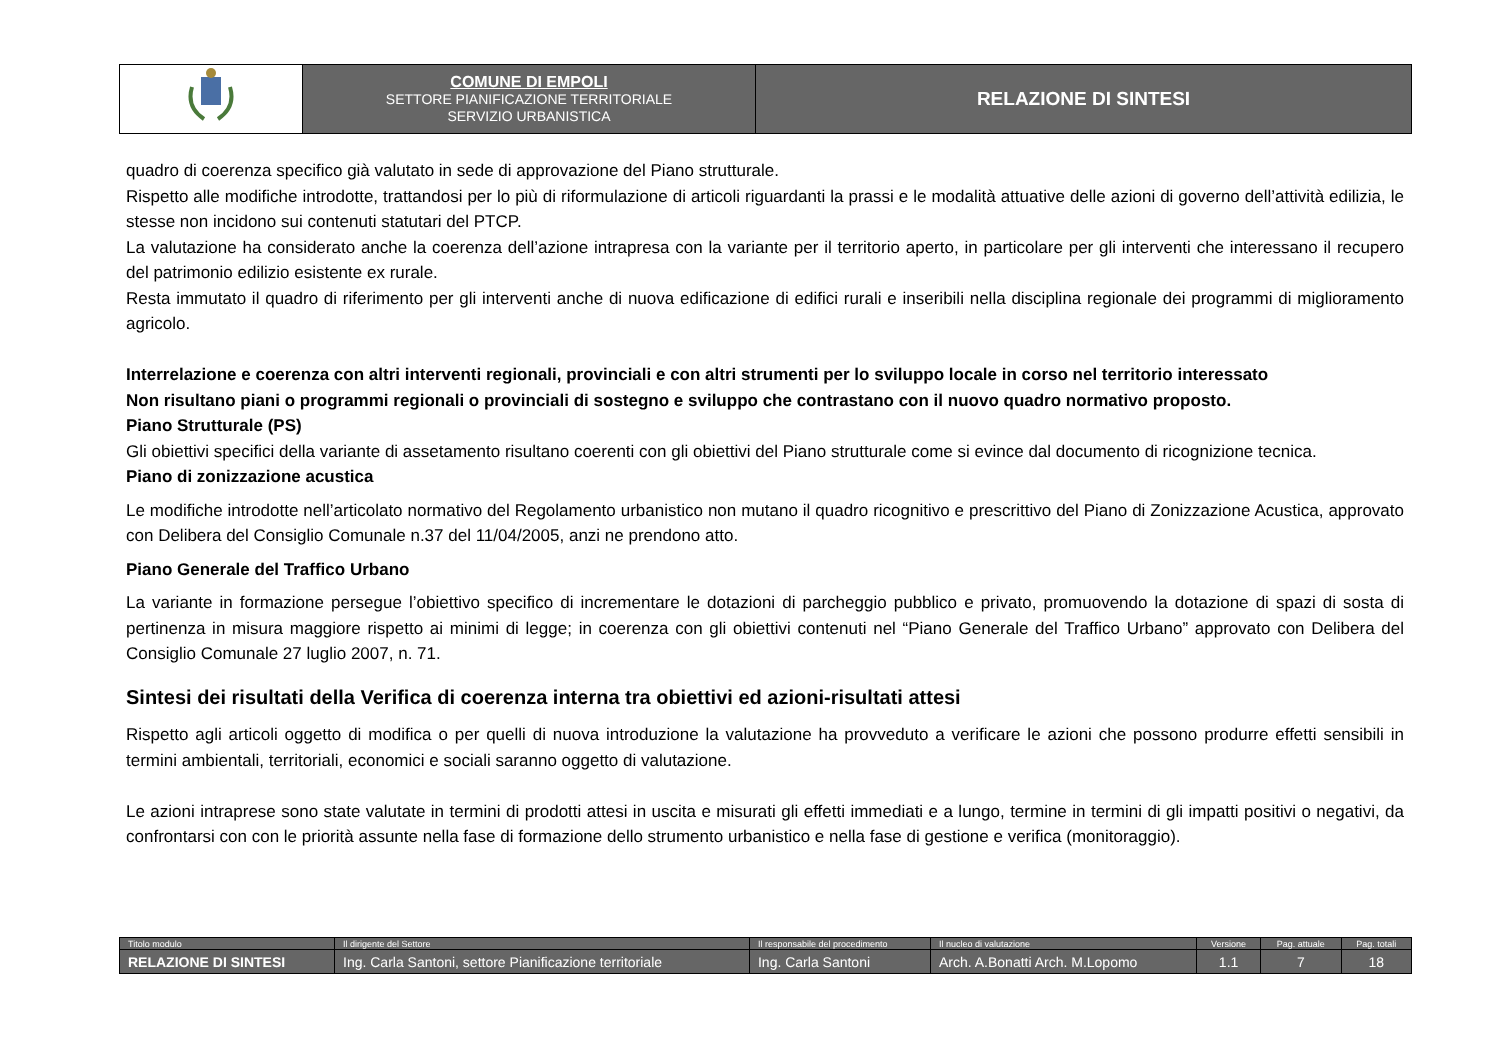| | COMUNE DI EMPOLI SETTORE PIANIFICAZIONE TERRITORIALE SERVIZIO URBANISTICA | RELAZIONE DI SINTESI |
quadro di coerenza specifico già valutato in sede di approvazione del Piano strutturale.
Rispetto alle modifiche introdotte, trattandosi per lo più di riformulazione di articoli riguardanti la prassi e le modalità attuative delle azioni di governo dell’attività edilizia, le stesse non incidono sui contenuti statutari del PTCP.
La valutazione ha considerato anche la coerenza dell’azione intrapresa con la variante per il territorio aperto, in particolare per gli interventi che interessano il recupero del patrimonio edilizio esistente ex rurale.
Resta immutato il quadro di riferimento per gli interventi anche di nuova edificazione di edifici rurali e inseribili nella disciplina regionale dei programmi di miglioramento agricolo.
Interrelazione e coerenza con altri interventi regionali, provinciali e con altri strumenti per lo sviluppo locale in corso nel territorio interessato
Non risultano piani o programmi regionali o provinciali di sostegno e sviluppo che contrastano con il nuovo quadro normativo proposto.
Piano Strutturale (PS)
Gli obiettivi specifici della variante di assetamento risultano coerenti con gli obiettivi del Piano strutturale come si evince dal documento di ricognizione tecnica.
Piano di zonizzazione acustica
Le modifiche introdotte nell’articolato normativo del Regolamento urbanistico non mutano il quadro ricognitivo e prescrittivo del Piano di Zonizzazione Acustica, approvato con Delibera del Consiglio Comunale n.37 del 11/04/2005, anzi ne prendono atto.
Piano Generale del Traffico Urbano
La variante in formazione persegue l’obiettivo specifico di incrementare le dotazioni di parcheggio pubblico e privato, promuovendo la dotazione di spazi di sosta di pertinenza in misura maggiore rispetto ai minimi di legge; in coerenza con gli obiettivi contenuti nel “Piano Generale del Traffico Urbano” approvato con Delibera del Consiglio Comunale 27 luglio 2007, n. 71.
Sintesi dei risultati della Verifica di coerenza interna tra obiettivi ed azioni-risultati attesi
Rispetto agli articoli oggetto di modifica o per quelli di nuova introduzione la valutazione ha provveduto a verificare le azioni che possono produrre effetti sensibili in termini ambientali, territoriali, economici e sociali saranno oggetto di valutazione.
Le azioni intraprese sono state valutate in termini di prodotti attesi in uscita e misurati gli effetti immediati e a lungo, termine in termini di gli impatti positivi o negativi, da confrontarsi con con le priorità assunte nella fase di formazione dello strumento urbanistico e nella fase di gestione e verifica (monitoraggio).
| Titolo modulo | Il dirigente del Settore | Il responsabile del procedimento | Il nucleo di valutazione | Versione | Pag. attuale | Pag. totali |
| RELAZIONE DI SINTESI | Ing. Carla Santoni, settore Pianificazione territoriale | Ing. Carla Santoni | Arch. A.Bonatti Arch. M.Lopomo | 1.1 | 7 | 18 |